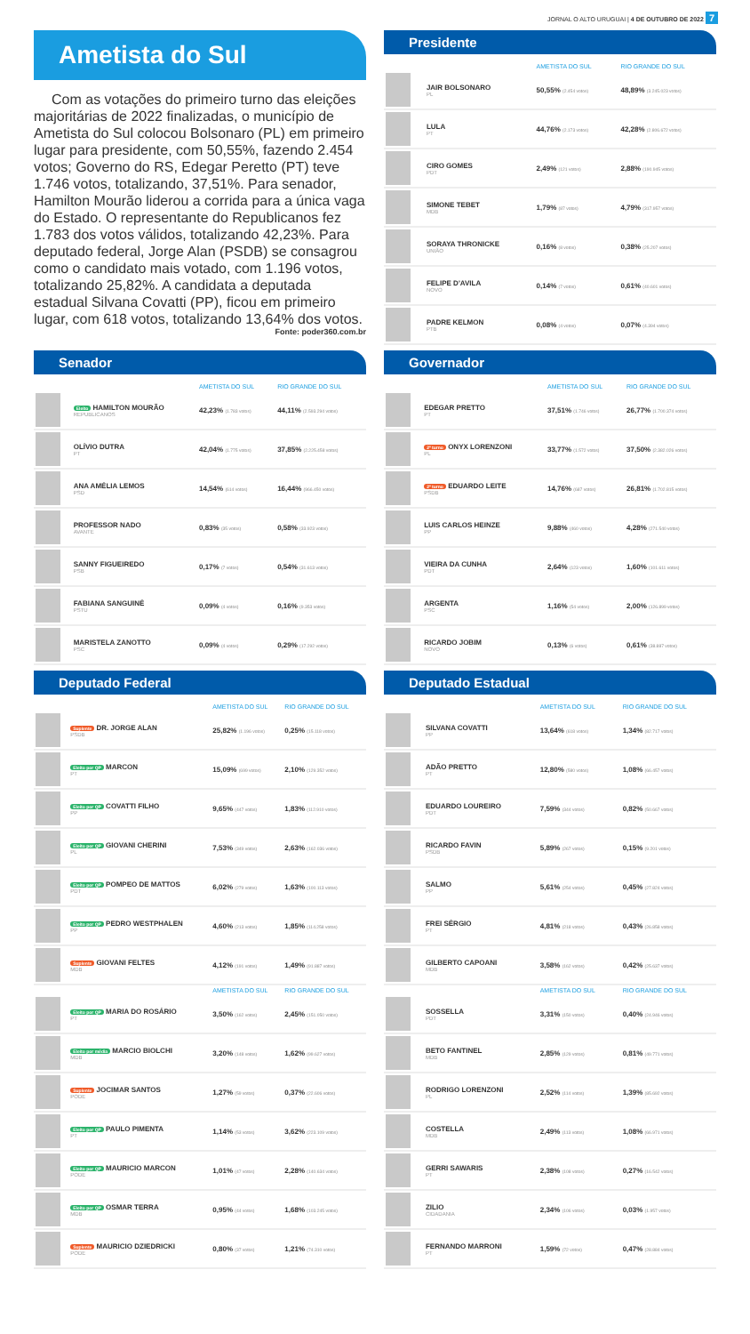JORNAL O ALTO URUGUAI | 4 DE OUTUBRO DE 2022 7
Ametista do Sul
Com as votações do primeiro turno das eleições majoritárias de 2022 finalizadas, o município de Ametista do Sul colocou Bolsonaro (PL) em primeiro lugar para presidente, com 50,55%, fazendo 2.454 votos; Governo do RS, Edegar Peretto (PT) teve 1.746 votos, totalizando, 37,51%. Para senador, Hamilton Mourão liderou a corrida para a única vaga do Estado. O representante do Republicanos fez 1.783 dos votos válidos, totalizando 42,23%. Para deputado federal, Jorge Alan (PSDB) se consagrou como o candidato mais votado, com 1.196 votos, totalizando 25,82%. A candidata a deputada estadual Silvana Covatti (PP), ficou em primeiro lugar, com 618 votos, totalizando 13,64% dos votos.
Fonte: poder360.com.br
Presidente
| | | AMETISTA DO SUL | RIO GRANDE DO SUL |
| --- | --- | --- | --- |
| | JAIR BOLSONARO PL | 50,55% (2.454 votos) | 48,89% (3.245.023 votos) |
| | LULA PT | 44,76% (2.173 votos) | 42,28% (2.806.672 votos) |
| | CIRO GOMES PDT | 2,49% (121 votos) | 2,88% (190.945 votos) |
| | SIMONE TEBET MDB | 1,79% (87 votos) | 4,79% (317.957 votos) |
| | SORAYA THRONICKE UNIÃO | 0,16% (8 votos) | 0,38% (25.207 votos) |
| | FELIPE D'AVILA NOVO | 0,14% (7 votos) | 0,61% (40.601 votos) |
| | PADRE KELMON PTB | 0,08% (4 votos) | 0,07% (4.394 votos) |
Senador
| | | AMETISTA DO SUL | RIO GRANDE DO SUL |
| --- | --- | --- | --- |
| | Eleito HAMILTON MOURÃO REPUBLICANOS | 42,23% (1.783 votos) | 44,11% (2.593.294 votos) |
| | OLÍVIO DUTRA PT | 42,04% (1.775 votos) | 37,85% (2.225.458 votos) |
| | ANA AMÉLIA LEMOS PSD | 14,54% (614 votos) | 16,44% (966.450 votos) |
| | PROFESSOR NADO AVANTE | 0,83% (35 votos) | 0,58% (33.923 votos) |
| | SANNY FIGUEIREDO PSB | 0,17% (7 votos) | 0,54% (31.613 votos) |
| | FABIANA SANGUINÉ PSTU | 0,09% (4 votos) | 0,16% (9.353 votos) |
| | MARISTELA ZANOTTO PSC | 0,09% (4 votos) | 0,29% (17.292 votos) |
Governador
| | | AMETISTA DO SUL | RIO GRANDE DO SUL |
| --- | --- | --- | --- |
| | EDEGAR PRETTO PT | 37,51% (1.746 votos) | 26,77% (1.700.374 votos) |
| | 2º turno ONYX LORENZONI PL | 33,77% (1.572 votos) | 37,50% (2.382.026 votos) |
| | 2º turno EDUARDO LEITE PSDB | 14,76% (687 votos) | 26,81% (1.702.815 votos) |
| | LUIS CARLOS HEINZE PP | 9,88% (460 votos) | 4,28% (271.540 votos) |
| | VIEIRA DA CUNHA PDT | 2,64% (123 votos) | 1,60% (101.611 votos) |
| | ARGENTA PSC | 1,16% (54 votos) | 2,00% (126.899 votos) |
| | RICARDO JOBIM NOVO | 0,13% (6 votos) | 0,61% (38.887 votos) |
Deputado Federal
| | | AMETISTA DO SUL | RIO GRANDE DO SUL |
| --- | --- | --- | --- |
| | Suplente DR. JORGE ALAN PSDB | 25,82% (1.196 votos) | 0,25% (15.118 votos) |
| | Eleito por QP MARCON PT | 15,09% (699 votos) | 2,10% (129.352 votos) |
| | Eleito por QP COVATTI FILHO PP | 9,65% (447 votos) | 1,83% (112.910 votos) |
| | Eleito por QP GIOVANI CHERINI PL | 7,53% (349 votos) | 2,63% (162.036 votos) |
| | Eleito por QP POMPEO DE MATTOS PDT | 6,02% (279 votos) | 1,63% (100.113 votos) |
| | Eleito por QP PEDRO WESTPHALEN PP | 4,60% (213 votos) | 1,85% (114.258 votos) |
| | Suplente GIOVANI FELTES MDB | 4,12% (191 votos) | 1,49% (91.887 votos) |
| | | AMETISTA DO SUL | RIO GRANDE DO SUL |
| | Eleito por QP MARIA DO ROSÁRIO PT | 3,50% (162 votos) | 2,45% (151.050 votos) |
| | Eleito por média MARCIO BIOLCHI MDB | 3,20% (148 votos) | 1,62% (99.627 votos) |
| | Suplente JOCIMAR SANTOS PODE | 1,27% (59 votos) | 0,37% (22.606 votos) |
| | Eleito por QP PAULO PIMENTA PT | 1,14% (53 votos) | 3,62% (223.109 votos) |
| | Eleito por QP MAURICIO MARCON PODE | 1,01% (47 votos) | 2,28% (140.634 votos) |
| | Eleito por QP OSMAR TERRA MDB | 0,95% (44 votos) | 1,68% (103.245 votos) |
| | Suplente MAURICIO DZIEDRICKI PODE | 0,80% (37 votos) | 1,21% (74.310 votos) |
Deputado Estadual
| | | AMETISTA DO SUL | RIO GRANDE DO SUL |
| --- | --- | --- | --- |
| | SILVANA COVATTI PP | 13,64% (618 votos) | 1,34% (82.717 votos) |
| | ADÃO PRETTO PT | 12,80% (580 votos) | 1,08% (66.457 votos) |
| | EDUARDO LOUREIRO PDT | 7,59% (344 votos) | 0,82% (50.667 votos) |
| | RICARDO FAVIN PSDB | 5,89% (267 votos) | 0,15% (9.201 votos) |
| | SALMO PP | 5,61% (254 votos) | 0,45% (27.824 votos) |
| | FREI SÉRGIO PT | 4,81% (218 votos) | 0,43% (26.858 votos) |
| | GILBERTO CAPOANI MDB | 3,58% (162 votos) | 0,42% (25.637 votos) |
| | | AMETISTA DO SUL | RIO GRANDE DO SUL |
| | SOSSELLA PDT | 3,31% (150 votos) | 0,40% (24.946 votos) |
| | BETO FANTINEL MDB | 2,85% (129 votos) | 0,81% (49.771 votos) |
| | RODRIGO LORENZONI PL | 2,52% (114 votos) | 1,39% (85.692 votos) |
| | COSTELLA MDB | 2,49% (113 votos) | 1,08% (66.971 votos) |
| | GERRI SAWARIS PT | 2,38% (108 votos) | 0,27% (16.542 votos) |
| | ZILIO CIDADANIA | 2,34% (106 votos) | 0,03% (1.957 votos) |
| | FERNANDO MARRONI PT | 1,59% (72 votos) | 0,47% (28.884 votos) |